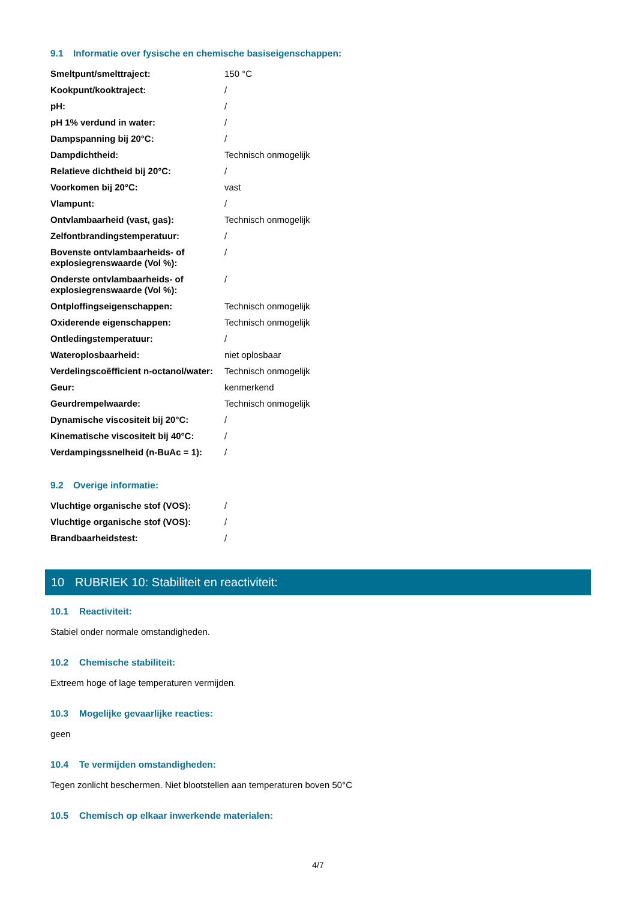9.1 Informatie over fysische en chemische basiseigenschappen:
| Smeltpunt/smelttraject: | 150 °C |
| Kookpunt/kooktraject: | / |
| pH: | / |
| pH 1% verdund in water: | / |
| Dampspanning bij 20°C: | / |
| Dampdichtheid: | Technisch onmogelijk |
| Relatieve dichtheid bij 20°C: | / |
| Voorkomen bij 20°C: | vast |
| Vlampunt: | / |
| Ontvlambaarheid (vast, gas): | Technisch onmogelijk |
| Zelfontbrandingstemperatuur: | / |
| Bovenste ontvlambaarheids- of explosiegrenswaarde (Vol %): | / |
| Onderste ontvlambaarheids- of explosiegrenswaarde (Vol %): | / |
| Ontploffingseigenschappen: | Technisch onmogelijk |
| Oxiderende eigenschappen: | Technisch onmogelijk |
| Ontledingstemperatuur: | / |
| Wateroplosbaarheid: | niet oplosbaar |
| Verdelingscoëfficient n-octanol/water: | Technisch onmogelijk |
| Geur: | kenmerkend |
| Geurdrempelwaarde: | Technisch onmogelijk |
| Dynamische viscositeit bij 20°C: | / |
| Kinematische viscositeit bij 40°C: | / |
| Verdampingssnelheid (n-BuAc = 1): | / |
9.2 Overige informatie:
| Vluchtige organische stof (VOS): | / |
| Vluchtige organische stof (VOS): | / |
| Brandbaarheidstest: | / |
10 RUBRIEK 10: Stabiliteit en reactiviteit:
10.1 Reactiviteit:
Stabiel onder normale omstandigheden.
10.2 Chemische stabiliteit:
Extreem hoge of lage temperaturen vermijden.
10.3 Mogelijke gevaarlijke reacties:
geen
10.4 Te vermijden omstandigheden:
Tegen zonlicht beschermen. Niet blootstellen aan temperaturen boven 50°C
10.5 Chemisch op elkaar inwerkende materialen:
4/7